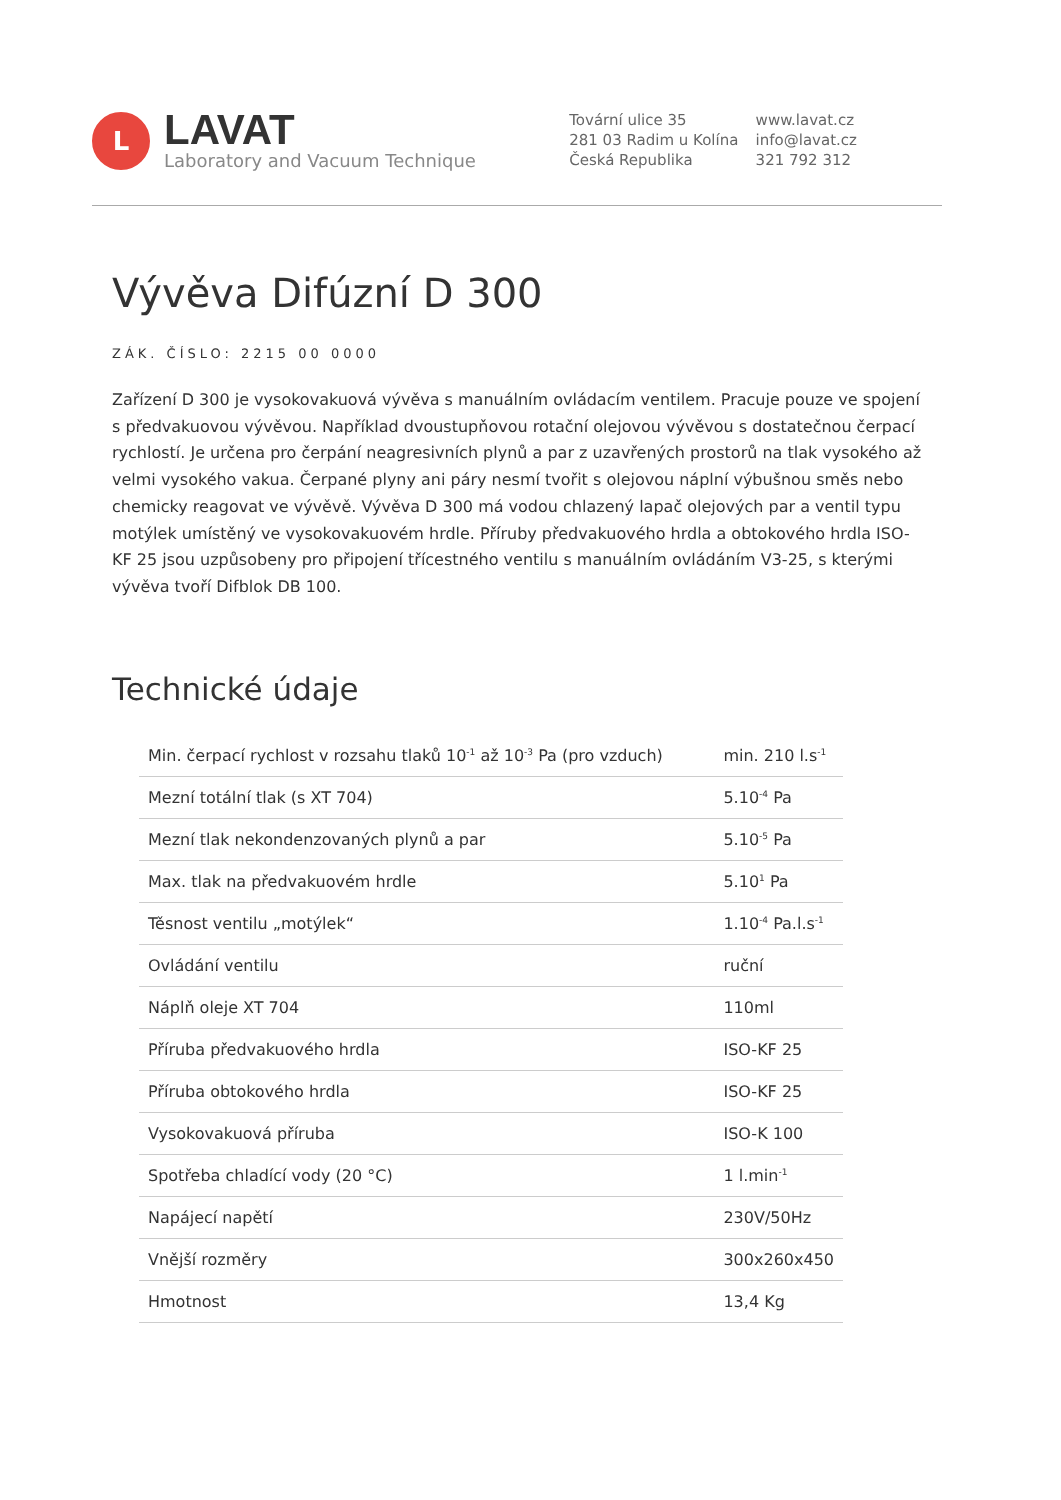L
LAVAT
Laboratory and Vacuum Technique
Tovární ulice 35
281 03 Radim u Kolína
Česká Republika
www.lavat.cz
info@lavat.cz
321 792 312
Vývěva Difúzní D 300
ZÁK. ČÍSLO: 2215 00 0000
Zařízení D 300 je vysokovakuová vývěva s manuálním ovládacím ventilem. Pracuje pouze ve spojení s předvakuovou vývěvou. Například dvoustupňovou rotační olejovou vývěvou s dostatečnou čerpací rychlostí. Je určena pro čerpání neagresivních plynů a par z uzavřených prostorů na tlak vysokého až velmi vysokého vakua. Čerpané plyny ani páry nesmí tvořit s olejovou náplní výbušnou směs nebo chemicky reagovat ve vývěvě. Vývěva D 300 má vodou chlazený lapač olejových par a ventil typu motýlek umístěný ve vysokovakuovém hrdle. Příruby předvakuového hrdla a obtokového hrdla ISO-KF 25 jsou uzpůsobeny pro připojení třícestného ventilu s manuálním ovládáním V3-25, s kterými vývěva tvoří Difblok DB 100.
Technické údaje
| Min. čerpací rychlost v rozsahu tlaků 10<sup>-1</sup> až 10<sup>-3</sup> Pa (pro vzduch) | min. 210 l.s<sup>-1</sup> |
| Mezní totální tlak (s XT 704) | 5.10<sup>-4</sup> Pa |
| Mezní tlak nekondenzovaných plynů a par | 5.10<sup>-5</sup> Pa |
| Max. tlak na předvakuovém hrdle | 5.10<sup>1</sup> Pa |
| Těsnost ventilu „motýlek“ | 1.10<sup>-4</sup> Pa.l.s<sup>-1</sup> |
| Ovládání ventilu | ruční |
| Náplň oleje XT 704 | 110ml |
| Příruba předvakuového hrdla | ISO-KF 25 |
| Příruba obtokového hrdla | ISO-KF 25 |
| Vysokovakuová příruba | ISO-K 100 |
| Spotřeba chladící vody (20 °C) | 1 l.min<sup>-1</sup> |
| Napájecí napětí | 230V/50Hz |
| Vnější rozměry | 300x260x450 |
| Hmotnost | 13,4 Kg |